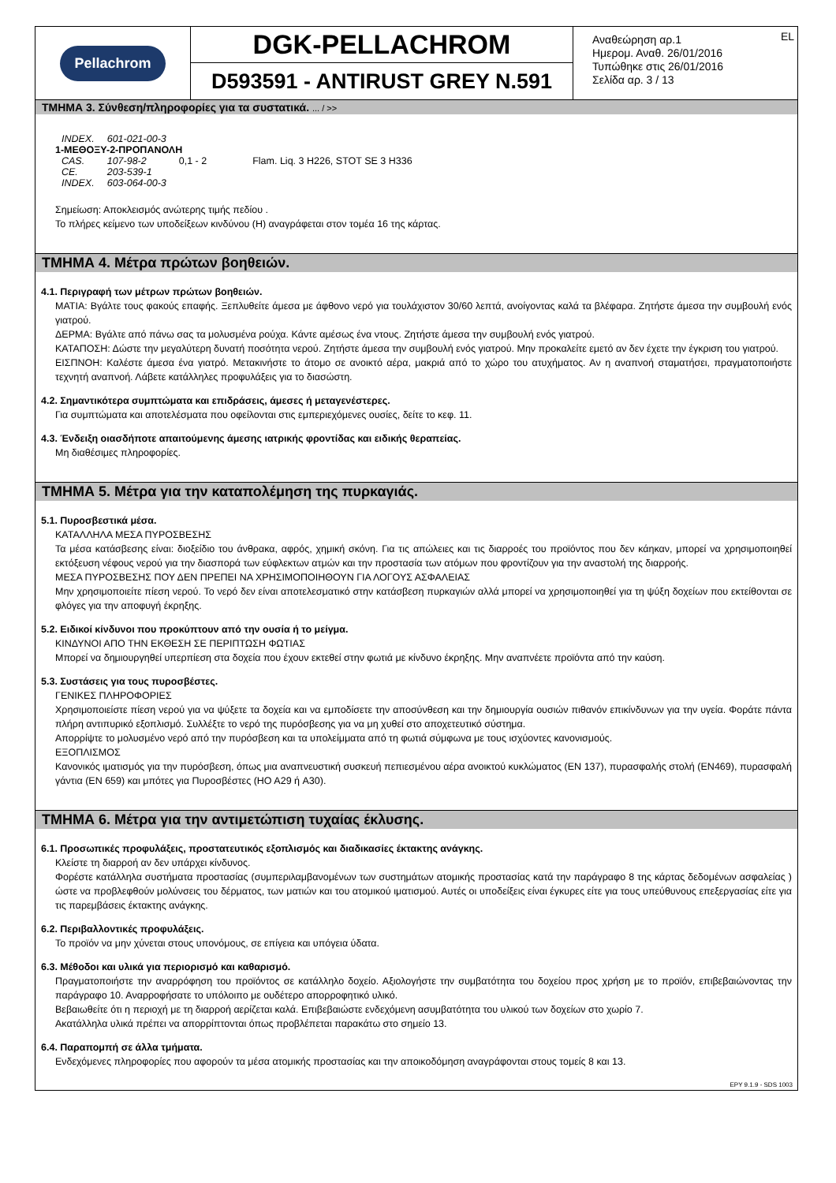Pellachrom
DGK-PELLACHROM
D593591 - ANTIRUST GREY N.591
EL Αναθεώρηση αρ.1
Ημερομ. Αναθ. 26/01/2016
Τυπώθηκε στις 26/01/2016
Σελίδα αρ. 3 / 13
ΤΜΗΜΑ 3. Σύνθεση/πληροφορίες για τα συστατικά. ... / >>
| INDEX. | 601-021-00-3 | | |
| 1-ΜΕΘΟΞΥ-2-ΠΡΟΠΑΝΟΛΗ | | | |
| CAS. | 107-98-2 | 0,1 - 2 | Flam. Liq. 3 H226, STOT SE 3 H336 |
| CE. | 203-539-1 | | |
| INDEX. | 603-064-00-3 | | |
Σημείωση: Αποκλεισμός ανώτερης τιμής πεδίου .
Το πλήρες κείμενο των υποδείξεων κινδύνου (H) αναγράφεται στον τομέα 16 της κάρτας.
ΤΜΗΜΑ 4. Μέτρα πρώτων βοηθειών.
4.1. Περιγραφή των μέτρων πρώτων βοηθειών.
ΜΑΤΙΑ: Βγάλτε τους φακούς επαφής. Ξεπλυθείτε άμεσα με άφθονο νερό για τουλάχιστον 30/60 λεπτά, ανοίγοντας καλά τα βλέφαρα. Ζητήστε άμεσα την συμβουλή ενός γιατρού.
ΔΕΡΜΑ: Βγάλτε από πάνω σας τα μολυσμένα ρούχα. Κάντε αμέσως ένα ντους. Ζητήστε άμεσα την συμβουλή ενός γιατρού.
ΚΑΤΑΠΟΣΗ: Δώστε την μεγαλύτερη δυνατή ποσότητα νερού. Ζητήστε άμεσα την συμβουλή ενός γιατρού. Μην προκαλείτε εμετό αν δεν έχετε την έγκριση του γιατρού.
ΕΙΣΠΝΟΗ: Καλέστε άμεσα ένα γιατρό. Μετακινήστε το άτομο σε ανοικτό αέρα, μακριά από το χώρο του ατυχήματος. Αν η αναπνοή σταματήσει, πραγματοποιήστε τεχνητή αναπνοή. Λάβετε κατάλληλες προφυλάξεις για το διασώστη.
4.2. Σημαντικότερα συμπτώματα και επιδράσεις, άμεσες ή μεταγενέστερες.
Για συμπτώματα και αποτελέσματα που οφείλονται στις εμπεριεχόμενες ουσίες, δείτε το κεφ. 11.
4.3. Ένδειξη οιασδήποτε απαιτούμενης άμεσης ιατρικής φροντίδας και ειδικής θεραπείας.
Μη διαθέσιμες πληροφορίες.
ΤΜΗΜΑ 5. Μέτρα για την καταπολέμηση της πυρκαγιάς.
5.1. Πυροσβεστικά μέσα.
ΚΑΤΑΛΛΗΛΑ ΜΕΣΑ ΠΥΡΟΣΒΕΣΗΣ
Τα μέσα κατάσβεσης είναι: διοξείδιο του άνθρακα, αφρός, χημική σκόνη. Για τις απώλειες και τις διαρροές του προϊόντος που δεν κάηκαν, μπορεί να χρησιμοποιηθεί εκτόξευση νέφους νερού για την διασπορά των εύφλεκτων ατμών και την προστασία των ατόμων που φροντίζουν για την αναστολή της διαρροής.
ΜΕΣΑ ΠΥΡΟΣΒΕΣΗΣ ΠΟΥ ΔΕΝ ΠΡΕΠΕΙ ΝΑ ΧΡΗΣΙΜΟΠΟΙΗΘΟΥΝ ΓΙΑ ΛΟΓΟΥΣ ΑΣΦΑΛΕΙΑΣ
Μην χρησιμοποιείτε πίεση νερού. Το νερό δεν είναι αποτελεσματικό στην κατάσβεση πυρκαγιών αλλά μπορεί να χρησιμοποιηθεί για τη ψύξη δοχείων που εκτείθονται σε φλόγες για την αποφυγή έκρηξης.
5.2. Ειδικοί κίνδυνοι που προκύπτουν από την ουσία ή το μείγμα.
ΚΙΝΔΥΝΟΙ ΑΠΟ ΤΗΝ ΕΚΘΕΣΗ ΣΕ ΠΕΡΙΠΤΩΣΗ ΦΩΤΙΑΣ
Μπορεί να δημιουργηθεί υπερπίεση στα δοχεία που έχουν εκτεθεί στην φωτιά με κίνδυνο έκρηξης. Μην αναπνέετε προϊόντα από την καύση.
5.3. Συστάσεις για τους πυροσβέστες.
ΓΕΝΙΚΕΣ ΠΛΗΡΟΦΟΡΙΕΣ
Χρησιμοποιείστε πίεση νερού για να ψύξετε τα δοχεία και να εμποδίσετε την αποσύνθεση και την δημιουργία ουσιών πιθανόν επικίνδυνων για την υγεία. Φοράτε πάντα πλήρη αντιπυρικό εξοπλισμό. Συλλέξτε το νερό της πυρόσβεσης για να μη χυθεί στο αποχετευτικό σύστημα.
Απορρίψτε το μολυσμένο νερό από την πυρόσβεση και τα υπολείμματα από τη φωτιά σύμφωνα με τους ισχύοντες κανονισμούς.
ΕΞΟΠΛΙΣΜΟΣ
Κανονικός ιματισμός για την πυρόσβεση, όπως μια αναπνευστική συσκευή πεπιεσμένου αέρα ανοικτού κυκλώματος (EN 137), πυρασφαλής στολή (EN469), πυρασφαλή γάντια (EN 659) και μπότες για Πυροσβέστες (HO A29 ή A30).
ΤΜΗΜΑ 6. Μέτρα για την αντιμετώπιση τυχαίας έκλυσης.
6.1. Προσωπικές προφυλάξεις, προστατευτικός εξοπλισμός και διαδικασίες έκτακτης ανάγκης.
Κλείστε τη διαρροή αν δεν υπάρχει κίνδυνος.
Φορέστε κατάλληλα συστήματα προστασίας (συμπεριλαμβανομένων των συστημάτων ατομικής προστασίας κατά την παράγραφο 8 της κάρτας δεδομένων ασφαλείας ) ώστε να προβλεφθούν μολύνσεις του δέρματος, των ματιών και του ατομικού ιματισμού. Αυτές οι υποδείξεις είναι έγκυρες είτε για τους υπεύθυνους επεξεργασίας είτε για τις παρεμβάσεις έκτακτης ανάγκης.
6.2. Περιβαλλοντικές προφυλάξεις.
Το προϊόν να μην χύνεται στους υπονόμους, σε επίγεια και υπόγεια ύδατα.
6.3. Μέθοδοι και υλικά για περιορισμό και καθαρισμό.
Πραγματοποιήστε την αναρρόφηση του προϊόντος σε κατάλληλο δοχείο. Αξιολογήστε την συμβατότητα του δοχείου προς χρήση με το προϊόν, επιβεβαιώνοντας την παράγραφο 10. Αναρροφήσατε το υπόλοιπο με ουδέτερο απορροφητικό υλικό.
Βεβαιωθείτε ότι η περιοχή με τη διαρροή αερίζεται καλά. Επιβεβαιώστε ενδεχόμενη ασυμβατότητα του υλικού των δοχείων στο χωρίο 7.
Ακατάλληλα υλικά πρέπει να απορρίπτονται όπως προβλέπεται παρακάτω στο σημείο 13.
6.4. Παραπομπή σε άλλα τμήματα.
Ενδεχόμενες πληροφορίες που αφορούν τα μέσα ατομικής προστασίας και την αποικοδόμηση αναγράφονται στους τομείς 8 και 13.
EPY 9.1.9 - SDS 1003